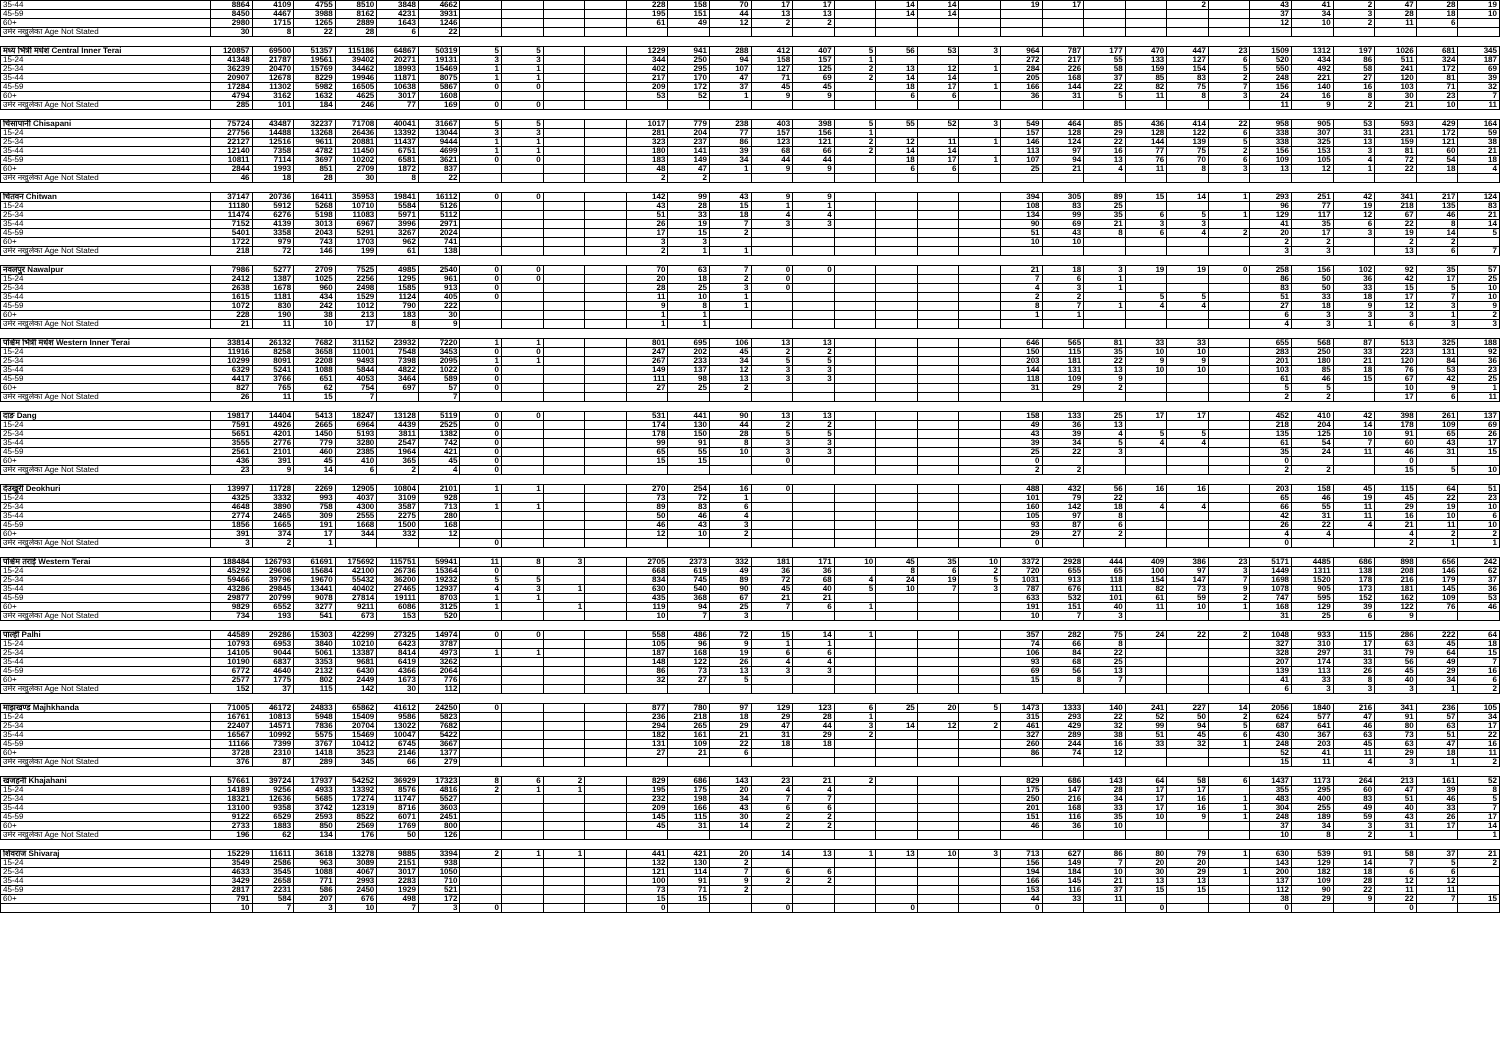| 35-44 | 8864 | 4109 | 4755 | 8510 | 3848 | 4662 | | | | | 228 | 158 | 70 | 17 | 17 | | 14 | 14 | | 19 | 17 | | | 2 | | 43 | 41 | 2 | 47 | 28 | 19 |
| 45-59 | 8450 | 4467 | 3988 | 8162 | 4231 | 3931 | | | | | 195 | 151 | 44 | 13 | 13 | | 14 | 14 | | | | | | | | 37 | 34 | 3 | 28 | 18 | 10 |
| 60+ | 2980 | 1715 | 1265 | 2889 | 1643 | 1246 | | | | | 61 | 49 | 12 | 2 | 2 | | | | | | | | | | | 12 | 10 | 2 | 11 | 6 | |
| उमेर नखुलेका Age Not Stated | 30 | 8 | 22 | 28 | 6 | 22 | | | | | | | | | | | | | | | | | | | | | | | | | |
| मध्य भित्री मधेश Central Inner Terai | 120857 | 69500 | 51357 | 115186 | 64867 | 50319 | 5 | 5 | | | 1229 | 941 | 288 | 412 | 407 | 5 | 56 | 53 | 3 | 964 | 787 | 177 | 470 | 447 | 23 | 1509 | 1312 | 197 | 1026 | 681 | 345 |
| 15-24 | 41348 | 21787 | 19561 | 39402 | 20271 | 19131 | 3 | 3 | | | 344 | 250 | 94 | 158 | 157 | 1 | | | | 272 | 217 | 55 | 133 | 127 | 6 | 520 | 434 | 86 | 511 | 324 | 187 |
| 25-34 | 36239 | 20470 | 15769 | 34462 | 18993 | 15469 | 1 | 1 | | | 402 | 295 | 107 | 127 | 125 | 2 | 13 | 12 | 1 | 284 | 226 | 58 | 159 | 154 | 5 | 550 | 492 | 58 | 241 | 172 | 69 |
| 35-44 | 20907 | 12678 | 8229 | 19946 | 11871 | 8075 | 1 | 1 | | | 217 | 170 | 47 | 71 | 69 | 2 | 14 | 14 | | 205 | 168 | 37 | 85 | 83 | 2 | 248 | 221 | 27 | 120 | 81 | 39 |
| 45-59 | 17284 | 11302 | 5982 | 16505 | 10638 | 5867 | 0 | 0 | | | 209 | 172 | 37 | 45 | 45 | | 18 | 17 | 1 | 166 | 144 | 22 | 82 | 75 | 7 | 156 | 140 | 16 | 103 | 71 | 32 |
| 60+ | 4794 | 3162 | 1632 | 4625 | 3017 | 1608 | | | | | 53 | 52 | 1 | 9 | 9 | | 6 | 6 | | 36 | 31 | 5 | 11 | 8 | 3 | 24 | 16 | 8 | 30 | 23 | 7 |
| उमेर नखुलेका Age Not Stated | 285 | 101 | 184 | 246 | 77 | 169 | 0 | 0 | | | | | | | | | | | | | | | | | | 11 | 9 | 2 | 21 | 10 | 11 |
| चिसापानी Chisapani | 75724 | 43487 | 32237 | 71708 | 40041 | 31667 | 5 | 5 | | | 1017 | 779 | 238 | 403 | 398 | 5 | 55 | 52 | 3 | 549 | 464 | 85 | 436 | 414 | 22 | 958 | 905 | 53 | 593 | 429 | 164 |
| 15-24 | 27756 | 14488 | 13268 | 26436 | 13392 | 13044 | 3 | 3 | | | 281 | 204 | 77 | 157 | 156 | 1 | | | | 157 | 128 | 29 | 128 | 122 | 6 | 338 | 307 | 31 | 231 | 172 | 59 |
| 25-34 | 22127 | 12516 | 9611 | 20881 | 11437 | 9444 | 1 | 1 | | | 323 | 237 | 86 | 123 | 121 | 2 | 12 | 11 | 1 | 146 | 124 | 22 | 144 | 139 | 5 | 338 | 325 | 13 | 159 | 121 | 38 |
| 35-44 | 12140 | 7358 | 4782 | 11450 | 6751 | 4699 | 1 | 1 | | | 180 | 141 | 39 | 68 | 66 | 2 | 14 | 14 | | 113 | 97 | 16 | 77 | 75 | 2 | 156 | 153 | 3 | 81 | 60 | 21 |
| 45-59 | 10811 | 7114 | 3697 | 10202 | 6581 | 3621 | 0 | 0 | | | 183 | 149 | 34 | 44 | 44 | | 18 | 17 | 1 | 107 | 94 | 13 | 76 | 70 | 6 | 109 | 105 | 4 | 72 | 54 | 18 |
| 60+ | 2844 | 1993 | 851 | 2709 | 1872 | 837 | | | | | 48 | 47 | 1 | 9 | 9 | | 6 | 6 | | 25 | 21 | 4 | 11 | 8 | 3 | 13 | 12 | 1 | 22 | 18 | 4 |
| उमेर नखुलेका Age Not Stated | 46 | 18 | 28 | 30 | 8 | 22 | | | | | 2 | 2 | | | | | | | | | | | | | | | | | | | |
| चितवन Chitwan | 37147 | 20736 | 16411 | 35953 | 19841 | 16112 | 0 | 0 | | | 142 | 99 | 43 | 9 | 9 | | | | | 394 | 305 | 89 | 15 | 14 | 1 | 293 | 251 | 42 | 341 | 217 | 124 |
| 15-24 | 11180 | 5912 | 5268 | 10710 | 5584 | 5126 | | | | | 43 | 28 | 15 | 1 | 1 | | | | | 108 | 83 | 25 | | | | 96 | 77 | 19 | 218 | 135 | 83 |
| 25-34 | 11474 | 6276 | 5198 | 11083 | 5971 | 5112 | | | | | 51 | 33 | 18 | 4 | 4 | | | | | 134 | 99 | 35 | 6 | 5 | 1 | 129 | 117 | 12 | 67 | 46 | 21 |
| 35-44 | 7152 | 4139 | 3013 | 6967 | 3996 | 2971 | | | | | 26 | 19 | 7 | 3 | 3 | | | | | 90 | 69 | 21 | 3 | 3 | | 41 | 35 | 6 | 22 | 8 | 14 |
| 45-59 | 5401 | 3358 | 2043 | 5291 | 3267 | 2024 | | | | | 17 | 15 | 2 | | | | | | | 51 | 43 | 8 | 6 | 4 | 2 | 20 | 17 | 3 | 19 | 14 | 5 |
| 60+ | 1722 | 979 | 743 | 1703 | 962 | 741 | | | | | 3 | 3 | | | | | | | | 10 | 10 | | | | | 2 | 2 | | 2 | 2 | |
| उमेर नखुलेका Age Not Stated | 218 | 72 | 146 | 199 | 61 | 138 | | | | | 2 | 1 | 1 | | | | | | | | | | | | | 3 | 3 | | 13 | 6 | 7 |
| नवलपुर Nawalpur | 7986 | 5277 | 2709 | 7525 | 4985 | 2540 | 0 | 0 | | | 70 | 63 | 7 | 0 | 0 | | | | | 21 | 18 | 3 | 19 | 19 | 0 | 258 | 156 | 102 | 92 | 35 | 57 |
| 15-24 | 2412 | 1387 | 1025 | 2256 | 1295 | 961 | 0 | 0 | | | 20 | 18 | 2 | 0 | | | | | | 7 | 6 | 1 | | | | 86 | 50 | 36 | 42 | 17 | 25 |
| 25-34 | 2638 | 1678 | 960 | 2498 | 1585 | 913 | 0 | | | | 28 | 25 | 3 | 0 | | | | | | 4 | 3 | 1 | | | | 83 | 50 | 33 | 15 | 5 | 10 |
| 35-44 | 1615 | 1181 | 434 | 1529 | 1124 | 405 | 0 | | | | 11 | 10 | 1 | | | | | | | 2 | 2 | | 5 | 5 | | 51 | 33 | 18 | 17 | 7 | 10 |
| 45-59 | 1072 | 830 | 242 | 1012 | 790 | 222 | | | | | 9 | 8 | 1 | | | | | | | 8 | 7 | 1 | 4 | 4 | | 27 | 18 | 9 | 12 | 3 | 9 |
| 60+ | 228 | 190 | 38 | 213 | 183 | 30 | | | | | 1 | 1 | | | | | | | | 1 | 1 | | | | | 6 | 3 | 3 | 3 | 1 | 2 |
| उमेर नखुलेका Age Not Stated | 21 | 11 | 10 | 17 | 8 | 9 | | | | | 1 | 1 | | | | | | | | | | | | | | 4 | 3 | 1 | 6 | 3 | 3 |
| पश्चिम भित्री मधेश Western Inner Terai | 33814 | 26132 | 7682 | 31152 | 23932 | 7220 | 1 | 1 | | | 801 | 695 | 106 | 13 | 13 | | | | | 646 | 565 | 81 | 33 | 33 | | 655 | 568 | 87 | 513 | 325 | 188 |
| 15-24 | 11916 | 8258 | 3658 | 11001 | 7548 | 3453 | 0 | 0 | | | 247 | 202 | 45 | 2 | 2 | | | | | 150 | 115 | 35 | 10 | 10 | | 283 | 250 | 33 | 223 | 131 | 92 |
| 25-34 | 10299 | 8091 | 2208 | 9493 | 7398 | 2095 | 1 | 1 | | | 267 | 233 | 34 | 5 | 5 | | | | | 203 | 181 | 22 | 9 | 9 | | 201 | 180 | 21 | 120 | 84 | 36 |
| 35-44 | 6329 | 5241 | 1088 | 5844 | 4822 | 1022 | 0 | | | | 149 | 137 | 12 | 3 | 3 | | | | | 144 | 131 | 13 | 10 | 10 | | 103 | 85 | 18 | 76 | 53 | 23 |
| 45-59 | 4417 | 3766 | 651 | 4053 | 3464 | 589 | 0 | | | | 111 | 98 | 13 | 3 | 3 | | | | | 118 | 109 | 9 | | | | 61 | 46 | 15 | 67 | 42 | 25 |
| 60+ | 827 | 765 | 62 | 754 | 697 | 57 | 0 | | | | 27 | 25 | 2 | | | | | | | 31 | 29 | 2 | | | | 5 | 5 | | 10 | 9 | 1 |
| उमेर नखुलेका Age Not Stated | 26 | 11 | 15 | 7 | | 7 | | | | | | | | | | | | | | | | | | | | 2 | 2 | | 17 | 6 | 11 |
| दाङ Dang | 19817 | 14404 | 5413 | 18247 | 13128 | 5119 | 0 | 0 | | | 531 | 441 | 90 | 13 | 13 | | | | | 158 | 133 | 25 | 17 | 17 | | 452 | 410 | 42 | 398 | 261 | 137 |
| 15-24 | 7591 | 4926 | 2665 | 6964 | 4439 | 2525 | 0 | | | | 174 | 130 | 44 | 2 | 2 | | | | | 49 | 36 | 13 | | | | 218 | 204 | 14 | 178 | 109 | 69 |
| 25-34 | 5651 | 4201 | 1450 | 5193 | 3811 | 1382 | 0 | | | | 178 | 150 | 28 | 5 | 5 | | | | | 43 | 39 | 4 | 5 | 5 | | 135 | 125 | 10 | 91 | 65 | 26 |
| 35-44 | 3555 | 2776 | 779 | 3280 | 2547 | 742 | 0 | | | | 99 | 91 | 8 | 3 | 3 | | | | | 39 | 34 | 5 | 4 | 4 | | 61 | 54 | 7 | 60 | 43 | 17 |
| 45-59 | 2561 | 2101 | 460 | 2385 | 1964 | 421 | 0 | | | | 65 | 55 | 10 | 3 | 3 | | | | | 25 | 22 | 3 | | | | 35 | 24 | 11 | 46 | 31 | 15 |
| 60+ | 436 | 391 | 45 | 410 | 365 | 45 | 0 | | | | 15 | 15 | | 0 | | | | | | 0 | | | | | | 0 | | | 0 | | |
| उमेर नखुलेका Age Not Stated | 23 | 9 | 14 | 6 | 2 | 4 | 0 | | | | | | | | | | | | | 2 | 2 | | | | | 2 | 2 | | 15 | 5 | 10 |
| देउखुरी Deokhuri | 13997 | 11728 | 2269 | 12905 | 10804 | 2101 | 1 | 1 | | | 270 | 254 | 16 | 0 | | | | | | 488 | 432 | 56 | 16 | 16 | | 203 | 158 | 45 | 115 | 64 | 51 |
| 15-24 | 4325 | 3332 | 993 | 4037 | 3109 | 928 | | | | | 73 | 72 | 1 | | | | | | | 101 | 79 | 22 | | | | 65 | 46 | 19 | 45 | 22 | 23 |
| 25-34 | 4648 | 3890 | 758 | 4300 | 3587 | 713 | 1 | 1 | | | 89 | 83 | 6 | | | | | | | 160 | 142 | 18 | 4 | 4 | | 66 | 55 | 11 | 29 | 19 | 10 |
| 35-44 | 2774 | 2465 | 309 | 2555 | 2275 | 280 | | | | | 50 | 46 | 4 | | | | | | | 105 | 97 | 8 | | | | 42 | 31 | 11 | 16 | 10 | 6 |
| 45-59 | 1856 | 1665 | 191 | 1668 | 1500 | 168 | | | | | 46 | 43 | 3 | | | | | | | 93 | 87 | 6 | | | | 26 | 22 | 4 | 21 | 11 | 10 |
| 60+ | 391 | 374 | 17 | 344 | 332 | 12 | | | | | 12 | 10 | 2 | | | | | | | 29 | 27 | 2 | | | | 4 | 4 | | 4 | 2 | 2 |
| उमेर नखुलेका Age Not Stated | 3 | 2 | 1 | | | | 0 | | | | | | | | | | | | | 0 | | | | | | 0 | | | 2 | 1 | 1 |
| पश्चिम तराई Western Terai | 188484 | 126793 | 61691 | 175692 | 115751 | 59941 | 11 | 8 | 3 | | 2705 | 2373 | 332 | 181 | 171 | 10 | 45 | 35 | 10 | 3372 | 2928 | 444 | 409 | 386 | 23 | 5171 | 4485 | 686 | 898 | 656 | 242 |
| 15-24 | 45292 | 29608 | 15684 | 42100 | 26736 | 15364 | 0 | | | | 668 | 619 | 49 | 36 | 36 | | 8 | 6 | 2 | 720 | 655 | 65 | 100 | 97 | 3 | 1449 | 1311 | 138 | 208 | 146 | 62 |
| 25-34 | 59466 | 39796 | 19670 | 55432 | 36200 | 19232 | 5 | 5 | | | 834 | 745 | 89 | 72 | 68 | 4 | 24 | 19 | 5 | 1031 | 913 | 118 | 154 | 147 | 7 | 1698 | 1520 | 178 | 216 | 179 | 37 |
| 35-44 | 43286 | 29845 | 13441 | 40402 | 27465 | 12937 | 4 | 3 | 1 | | 630 | 540 | 90 | 45 | 40 | 5 | 10 | 7 | 3 | 787 | 676 | 111 | 82 | 73 | 9 | 1078 | 905 | 173 | 181 | 145 | 36 |
| 45-59 | 29877 | 20799 | 9078 | 27814 | 19111 | 8703 | 1 | 1 | | | 435 | 368 | 67 | 21 | 21 | | | | | 633 | 532 | 101 | 61 | 59 | 2 | 747 | 595 | 152 | 162 | 109 | 53 |
| 60+ | 9829 | 6552 | 3277 | 9211 | 6086 | 3125 | 1 | | 1 | | 119 | 94 | 25 | 7 | 6 | 1 | | | | 191 | 151 | 40 | 11 | 10 | 1 | 168 | 129 | 39 | 122 | 76 | 46 |
| उमेर नखुलेका Age Not Stated | 734 | 193 | 541 | 673 | 153 | 520 | | | | | 10 | 7 | 3 | | | | | | | 10 | 7 | 3 | | | | 31 | 25 | 6 | 9 | | |
| पाल्ही Palhi | 44589 | 29286 | 15303 | 42299 | 27325 | 14974 | 0 | 0 | | | 558 | 486 | 72 | 15 | 14 | 1 | | | | 357 | 282 | 75 | 24 | 22 | 2 | 1048 | 933 | 115 | 286 | 222 | 64 |
| 15-24 | 10793 | 6953 | 3840 | 10210 | 6423 | 3787 | | | | | 105 | 96 | 9 | 1 | 1 | | | | | 74 | 66 | 8 | | | | 327 | 310 | 17 | 63 | 45 | 18 |
| 25-34 | 14105 | 9044 | 5061 | 13387 | 8414 | 4973 | 1 | 1 | | | 187 | 168 | 19 | 6 | 6 | | | | | 106 | 84 | 22 | | | | 328 | 297 | 31 | 79 | 64 | 15 |
| 35-44 | 10190 | 6837 | 3353 | 9681 | 6419 | 3262 | | | | | 148 | 122 | 26 | 4 | 4 | | | | | 93 | 68 | 25 | | | | 207 | 174 | 33 | 56 | 49 | 7 |
| 45-59 | 6772 | 4640 | 2132 | 6430 | 4366 | 2064 | | | | | 86 | 73 | 13 | 3 | 3 | | | | | 69 | 56 | 13 | | | | 139 | 113 | 26 | 45 | 29 | 16 |
| 60+ | 2577 | 1775 | 802 | 2449 | 1673 | 776 | | | | | 32 | 27 | 5 | | | | | | | 15 | 8 | 7 | | | | 41 | 33 | 8 | 40 | 34 | 6 |
| उमेर नखुलेका Age Not Stated | 152 | 37 | 115 | 142 | 30 | 112 | | | | | | | | | | | | | | | | | | | | 6 | 3 | 3 | 3 | 1 | 2 |
| माझखण्ड Majhkhanda | 71005 | 46172 | 24833 | 65862 | 41612 | 24250 | 0 | | | | 877 | 780 | 97 | 129 | 123 | 6 | 25 | 20 | 5 | 1473 | 1333 | 140 | 241 | 227 | 14 | 2056 | 1840 | 216 | 341 | 236 | 105 |
| 15-24 | 16761 | 10813 | 5948 | 15409 | 9586 | 5823 | | | | | 236 | 218 | 18 | 29 | 28 | 1 | | | | 315 | 293 | 22 | 52 | 50 | 2 | 624 | 577 | 47 | 91 | 57 | 34 |
| 25-34 | 22407 | 14571 | 7836 | 20704 | 13022 | 7682 | | | | | 294 | 265 | 29 | 47 | 44 | 3 | 14 | 12 | 2 | 461 | 429 | 32 | 99 | 94 | 5 | 687 | 641 | 46 | 80 | 63 | 17 |
| 35-44 | 16567 | 10992 | 5575 | 15469 | 10047 | 5422 | | | | | 182 | 161 | 21 | 31 | 29 | 2 | | | | 327 | 289 | 38 | 51 | 45 | 6 | 430 | 367 | 63 | 73 | 51 | 22 |
| 45-59 | 11166 | 7399 | 3767 | 10412 | 6745 | 3667 | | | | | 131 | 109 | 22 | 18 | 18 | | | | | 260 | 244 | 16 | 33 | 32 | 1 | 248 | 203 | 45 | 63 | 47 | 16 |
| 60+ | 3728 | 2310 | 1418 | 3523 | 2146 | 1377 | | | | | 27 | 21 | 6 | | | | | | | 86 | 74 | 12 | | | | 52 | 41 | 11 | 29 | 18 | 11 |
| उमेर नखुलेका Age Not Stated | 376 | 87 | 289 | 345 | 66 | 279 | | | | | | | | | | | | | | | | | | | | 15 | 11 | 4 | 3 | 1 | 2 |
| खजहनी Khajahani | 57661 | 39724 | 17937 | 54252 | 36929 | 17323 | 8 | 6 | 2 | | 829 | 686 | 143 | 23 | 21 | 2 | | | | 829 | 686 | 143 | 64 | 58 | 6 | 1437 | 1173 | 264 | 213 | 161 | 52 |
| 15-24 | 14189 | 9256 | 4933 | 13392 | 8576 | 4816 | 2 | 1 | 1 | | 195 | 175 | 20 | 4 | 4 | | | | | 175 | 147 | 28 | 17 | 17 | | 355 | 295 | 60 | 47 | 39 | 8 |
| 25-34 | 18321 | 12636 | 5685 | 17274 | 11747 | 5527 | | | | | 232 | 198 | 34 | 7 | 7 | | | | | 250 | 216 | 34 | 17 | 16 | 1 | 483 | 400 | 83 | 51 | 46 | 5 |
| 35-44 | 13100 | 9358 | 3742 | 12319 | 8716 | 3603 | | | | | 209 | 166 | 43 | 6 | 6 | | | | | 201 | 168 | 33 | 17 | 16 | 1 | 304 | 255 | 49 | 40 | 33 | 7 |
| 45-59 | 9122 | 6529 | 2593 | 8522 | 6071 | 2451 | | | | | 145 | 115 | 30 | 2 | 2 | | | | | 151 | 116 | 35 | 10 | 9 | 1 | 248 | 189 | 59 | 43 | 26 | 17 |
| 60+ | 2733 | 1883 | 850 | 2569 | 1769 | 800 | | | | | 45 | 31 | 14 | 2 | 2 | | | | | 46 | 36 | 10 | | | | 37 | 34 | 3 | 31 | 17 | 14 |
| उमेर नखुलेका Age Not Stated | 196 | 62 | 134 | 176 | 50 | 126 | | | | | | | | | | | | | | | | | | | | 10 | 8 | 2 | 1 | | 1 |
| शिवराज Shivaraj | 15229 | 11611 | 3618 | 13278 | 9885 | 3394 | 2 | 1 | 1 | | 441 | 421 | 20 | 14 | 13 | 1 | 13 | 10 | 3 | 713 | 627 | 86 | 80 | 79 | 1 | 630 | 539 | 91 | 58 | 37 | 21 |
| 15-24 | 3549 | 2586 | 963 | 3089 | 2151 | 938 | | | | | 132 | 130 | 2 | | | | | | | 156 | 149 | 7 | 20 | 20 | | 143 | 129 | 14 | 7 | 5 | 2 |
| 25-34 | 4633 | 3545 | 1088 | 4067 | 3017 | 1050 | | | | | 121 | 114 | 7 | 6 | 6 | | | | | 194 | 184 | 10 | 30 | 29 | 1 | 200 | 182 | 18 | 6 | 6 | |
| 35-44 | 3429 | 2658 | 771 | 2993 | 2283 | 710 | | | | | 100 | 91 | 9 | 2 | 2 | | | | | 166 | 145 | 21 | 13 | 13 | | 137 | 109 | 28 | 12 | 12 | |
| 45-59 | 2817 | 2231 | 586 | 2450 | 1929 | 521 | | | | | 73 | 71 | 2 | | | | | | | 153 | 116 | 37 | 15 | 15 | | 112 | 90 | 22 | 11 | 11 | |
| 60+ | 791 | 584 | 207 | 676 | 498 | 172 | | | | | 15 | 15 | | | | | | | | 44 | 33 | 11 | | | | 38 | 29 | 9 | 22 | 7 | 15 |
| | 10 | 7 | 3 | 10 | 7 | 3 | 0 | | | | 0 | | | 0 | | | 0 | | | 0 | | | 0 | | | 0 | | | 0 | | |